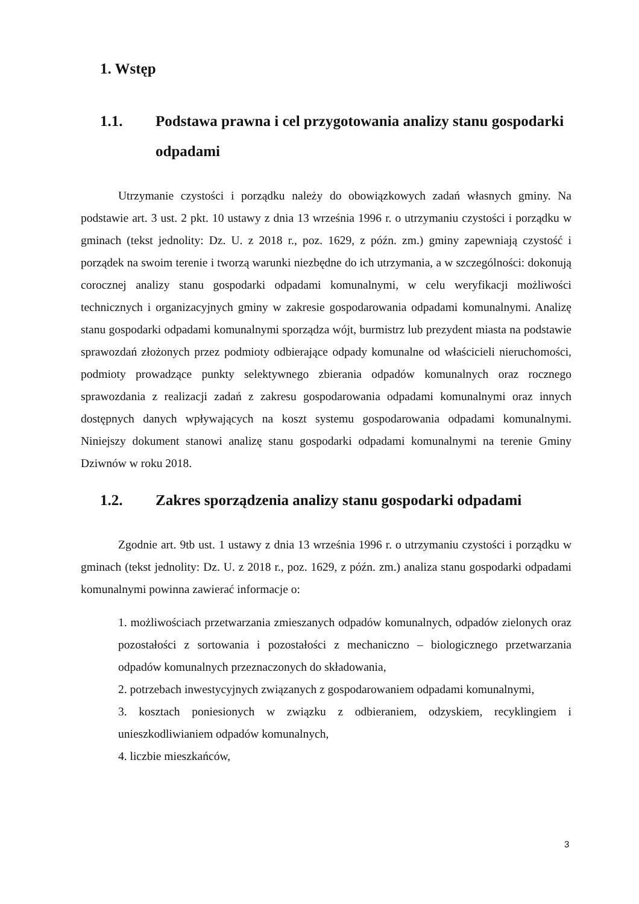1. Wstęp
1.1. Podstawa prawna i cel przygotowania analizy stanu gospodarki odpadami
Utrzymanie czystości i porządku należy do obowiązkowych zadań własnych gminy. Na podstawie art. 3 ust. 2 pkt. 10 ustawy z dnia 13 września 1996 r. o utrzymaniu czystości i porządku w gminach (tekst jednolity: Dz. U. z 2018 r., poz. 1629, z późn. zm.) gminy zapewniają czystość i porządek na swoim terenie i tworzą warunki niezbędne do ich utrzymania, a w szczególności: dokonują corocznej analizy stanu gospodarki odpadami komunalnymi, w celu weryfikacji możliwości technicznych i organizacyjnych gminy w zakresie gospodarowania odpadami komunalnymi. Analizę stanu gospodarki odpadami komunalnymi sporządza wójt, burmistrz lub prezydent miasta na podstawie sprawozdań złożonych przez podmioty odbierające odpady komunalne od właścicieli nieruchomości, podmioty prowadzące punkty selektywnego zbierania odpadów komunalnych oraz rocznego sprawozdania z realizacji zadań z zakresu gospodarowania odpadami komunalnymi oraz innych dostępnych danych wpływających na koszt systemu gospodarowania odpadami komunalnymi. Niniejszy dokument stanowi analizę stanu gospodarki odpadami komunalnymi na terenie Gminy Dziwnów w roku 2018.
1.2. Zakres sporządzenia analizy stanu gospodarki odpadami
Zgodnie art. 9tb ust. 1 ustawy z dnia 13 września 1996 r. o utrzymaniu czystości i porządku w gminach (tekst jednolity: Dz. U. z 2018 r., poz. 1629, z późn. zm.) analiza stanu gospodarki odpadami komunalnymi powinna zawierać informacje o:
1. możliwościach przetwarzania zmieszanych odpadów komunalnych, odpadów zielonych oraz pozostałości z sortowania i pozostałości z mechaniczno – biologicznego przetwarzania odpadów komunalnych przeznaczonych do składowania,
2. potrzebach inwestycyjnych związanych z gospodarowaniem odpadami komunalnymi,
3. kosztach poniesionych w związku z odbieraniem, odzyskiem, recyklingiem i unieszkodliwianiem odpadów komunalnych,
4. liczbie mieszkańców,
3